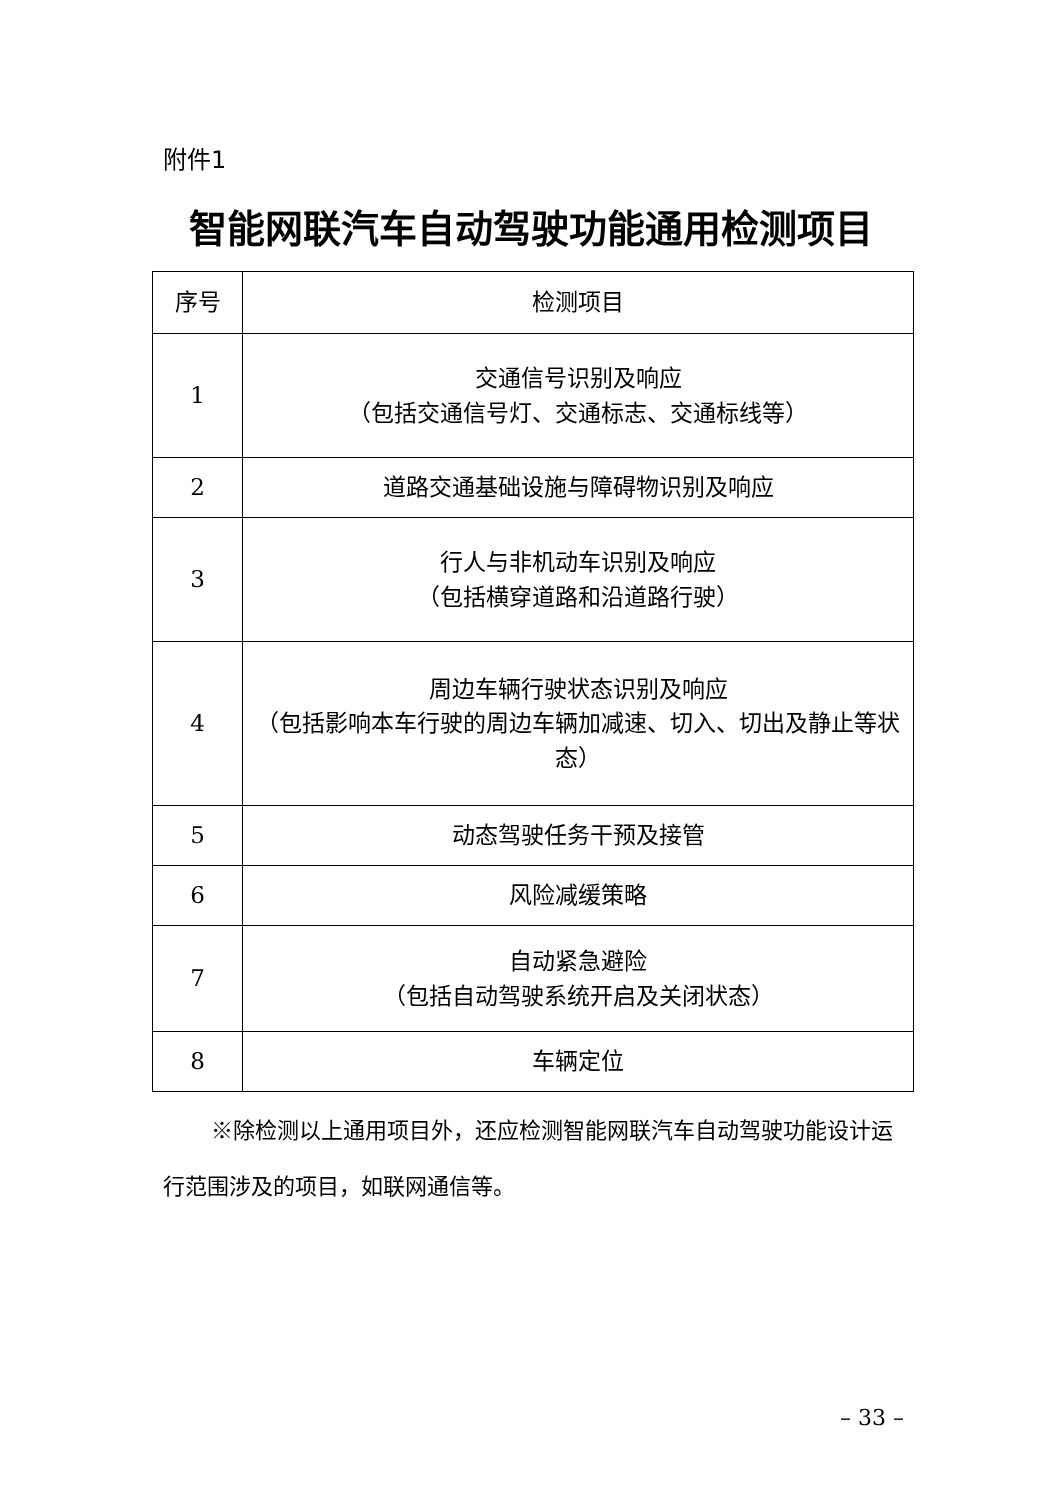附件1
智能网联汽车自动驾驶功能通用检测项目
| 序号 | 检测项目 |
| --- | --- |
| 1 | 交通信号识别及响应 （包括交通信号灯、交通标志、交通标线等） |
| 2 | 道路交通基础设施与障碍物识别及响应 |
| 3 | 行人与非机动车识别及响应 （包括横穿道路和沿道路行驶） |
| 4 | 周边车辆行驶状态识别及响应 （包括影响本车行驶的周边车辆加减速、切入、切出及静止等状态） |
| 5 | 动态驾驶任务干预及接管 |
| 6 | 风险减缓策略 |
| 7 | 自动紧急避险 （包括自动驾驶系统开启及关闭状态） |
| 8 | 车辆定位 |
※除检测以上通用项目外，还应检测智能网联汽车自动驾驶功能设计运行范围涉及的项目，如联网通信等。
– 33 –